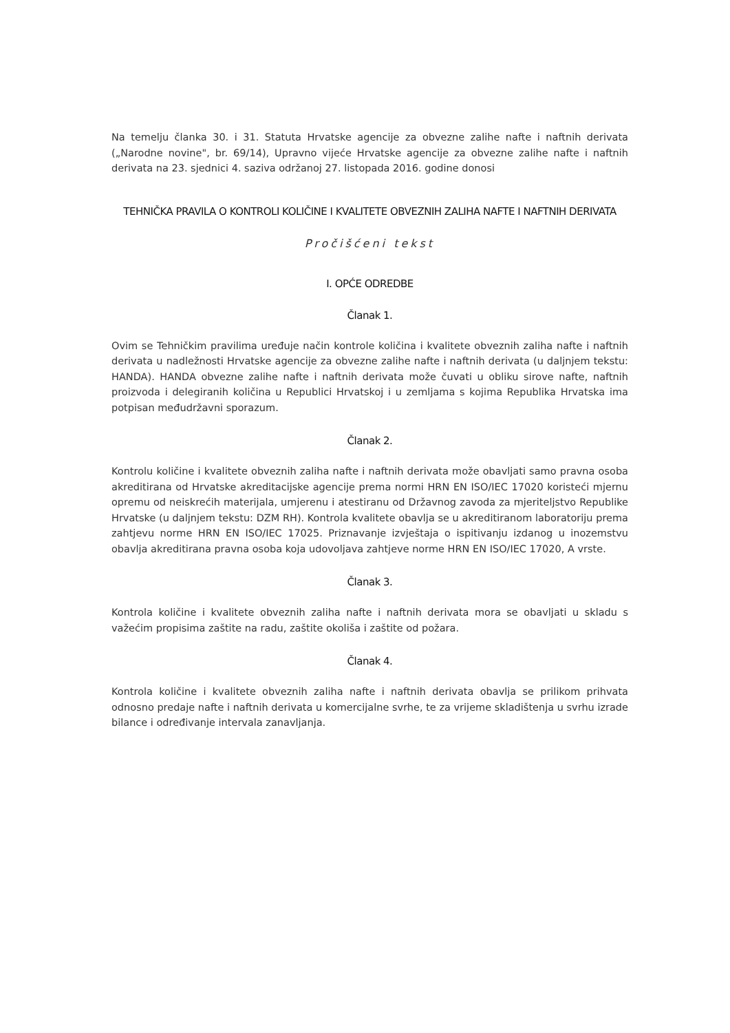Na temelju članka 30. i 31. Statuta Hrvatske agencije za obvezne zalihe nafte i naftnih derivata („Narodne novine", br. 69/14), Upravno vijeće Hrvatske agencije za obvezne zalihe nafte i naftnih derivata na 23. sjednici 4. saziva održanoj 27. listopada 2016. godine donosi
TEHNIČKA PRAVILA O KONTROLI KOLIČINE I KVALITETE OBVEZNIH ZALIHA NAFTE I NAFTNIH DERIVATA
Pročišćeni tekst
I. OPĆE ODREDBE
Članak 1.
Ovim se Tehničkim pravilima uređuje način kontrole količina i kvalitete obveznih zaliha nafte i naftnih derivata u nadležnosti Hrvatske agencije za obvezne zalihe nafte i naftnih derivata (u daljnjem tekstu: HANDA). HANDA obvezne zalihe nafte i naftnih derivata može čuvati u obliku sirove nafte, naftnih proizvoda i delegiranih količina u Republici Hrvatskoj i u zemljama s kojima Republika Hrvatska ima potpisan međudržavni sporazum.
Članak 2.
Kontrolu količine i kvalitete obveznih zaliha nafte i naftnih derivata može obavljati samo pravna osoba akreditirana od Hrvatske akreditacijske agencije prema normi HRN EN ISO/IEC 17020 koristeći mjernu opremu od neiskrećih materijala, umjerenu i atestiranu od Državnog zavoda za mjeriteljstvo Republike Hrvatske (u daljnjem tekstu: DZM RH). Kontrola kvalitete obavlja se u akreditiranom laboratoriju prema zahtjevu norme HRN EN ISO/IEC 17025. Priznavanje izvještaja o ispitivanju izdanog u inozemstvu obavlja akreditirana pravna osoba koja udovoljava zahtjeve norme HRN EN ISO/IEC 17020, A vrste.
Članak 3.
Kontrola količine i kvalitete obveznih zaliha nafte i naftnih derivata mora se obavljati u skladu s važećim propisima zaštite na radu, zaštite okoliša i zaštite od požara.
Članak 4.
Kontrola količine i kvalitete obveznih zaliha nafte i naftnih derivata obavlja se prilikom prihvata odnosno predaje nafte i naftnih derivata u komercijalne svrhe, te za vrijeme skladištenja u svrhu izrade bilance i određivanje intervala zanavljanja.